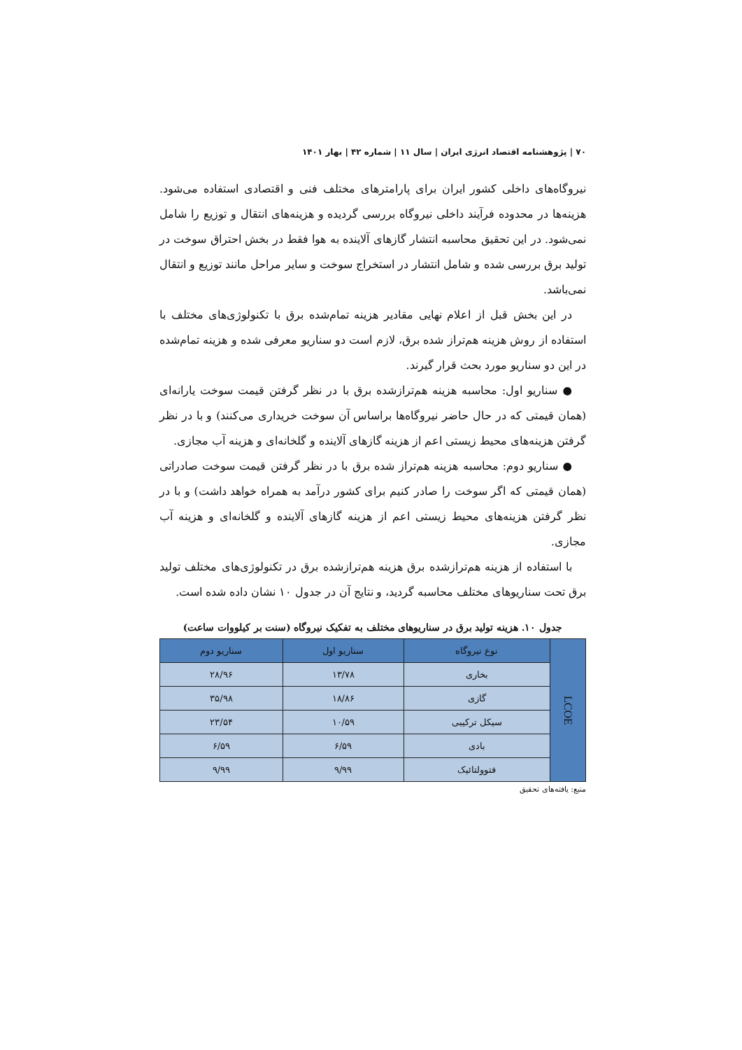۷۰ | پژوهشنامه اقتصاد انرژی ایران | سال ۱۱ | شماره ۴۲ | بهار ۱۴۰۱
نیروگاه‌های داخلی کشور ایران برای پارامترهای مختلف فنی و اقتصادی استفاده می‌شود. هزینه‌ها در محدوده فرآیند داخلی نیروگاه بررسی گردیده و هزینه‌های انتقال و توزیع را شامل نمی‌شود. در این تحقیق محاسبه انتشار گازهای آلاینده به هوا فقط در بخش احتراق سوخت در تولید برق بررسی شده و شامل انتشار در استخراج سوخت و سایر مراحل مانند توزیع و انتقال نمی‌باشد.
در این بخش قبل از اعلام نهایی مقادیر هزینه تمام‌شده برق با تکنولوژی‌های مختلف با استفاده از روش هزینه هم‌تراز شده برق، لازم است دو سناریو معرفی شده و هزینه تمام‌شده در این دو سناریو مورد بحث قرار گیرند.
● سناریو اول: محاسبه هزینه هم‌ترازشده برق با در نظر گرفتن قیمت سوخت یارانه‌ای (همان قیمتی که در حال حاضر نیروگاه‌ها براساس آن سوخت خریداری می‌کنند) و با در نظر گرفتن هزینه‌های محیط زیستی اعم از هزینه گازهای آلاینده و گلخانه‌ای و هزینه آب مجازی.
● سناریو دوم: محاسبه هزینه هم‌تراز شده برق با در نظر گرفتن قیمت سوخت صادراتی (همان قیمتی که اگر سوخت را صادر کنیم برای کشور درآمد به همراه خواهد داشت) و با در نظر گرفتن هزینه‌های محیط زیستی اعم از هزینه گازهای آلاینده و گلخانه‌ای و هزینه آب مجازی.
با استفاده از هزینه هم‌ترازشده برق هزینه هم‌ترازشده برق در تکنولوژی‌های مختلف تولید برق تحت سناریوهای مختلف محاسبه گردید، و نتایج آن در جدول ۱۰ نشان داده شده است.
جدول ۱۰. هزینه تولید برق در سناریوهای مختلف به تفکیک نیروگاه (سنت بر کیلووات ساعت)
| LCOE | نوع نیروگاه | سناریو اول | سناریو دوم |
| | بخاری | ۱۳/۷۸ | ۲۸/۹۶ |
| | گازی | ۱۸/۸۶ | ۳۵/۹۸ |
| | سیکل ترکیبی | ۱۰/۵۹ | ۲۳/۵۴ |
| | بادی | ۶/۵۹ | ۶/۵۹ |
| | فتوولتائیک | ۹/۹۹ | ۹/۹۹ |
منبع: یافته‌های تحقیق